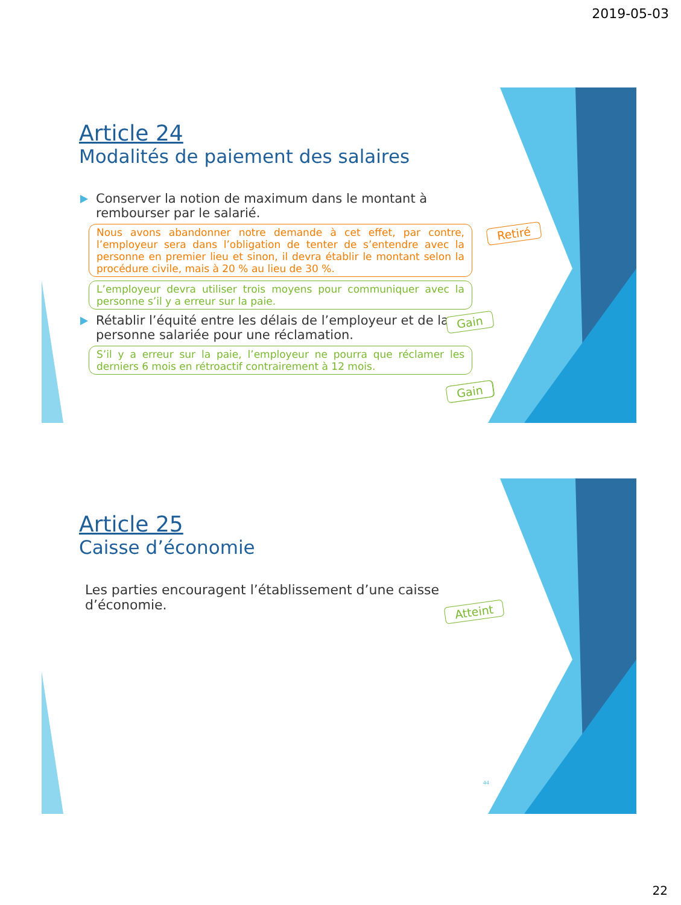2019-05-03
Article 24
Modalités de paiement des salaires
Conserver la notion de maximum dans le montant à rembourser par le salarié.
Nous avons abandonner notre demande à cet effet, par contre, l’employeur sera dans l’obligation de tenter de s’entendre avec la personne en premier lieu et sinon, il devra établir le montant selon la procédure civile, mais à 20 % au lieu de 30 %.
L’employeur devra utiliser trois moyens pour communiquer avec la personne s’il y a erreur sur la paie.
Rétablir l’équité entre les délais de l’employeur et de la personne salariée pour une réclamation.
S’il y a erreur sur la paie, l’employeur ne pourra que réclamer les derniers 6 mois en rétroactif contrairement à 12 mois.
Retiré
Gain
Gain
Gain
Article 25
Caisse d’économie
Les parties encouragent l’établissement d’une caisse d’économie.
44
Atteint
22